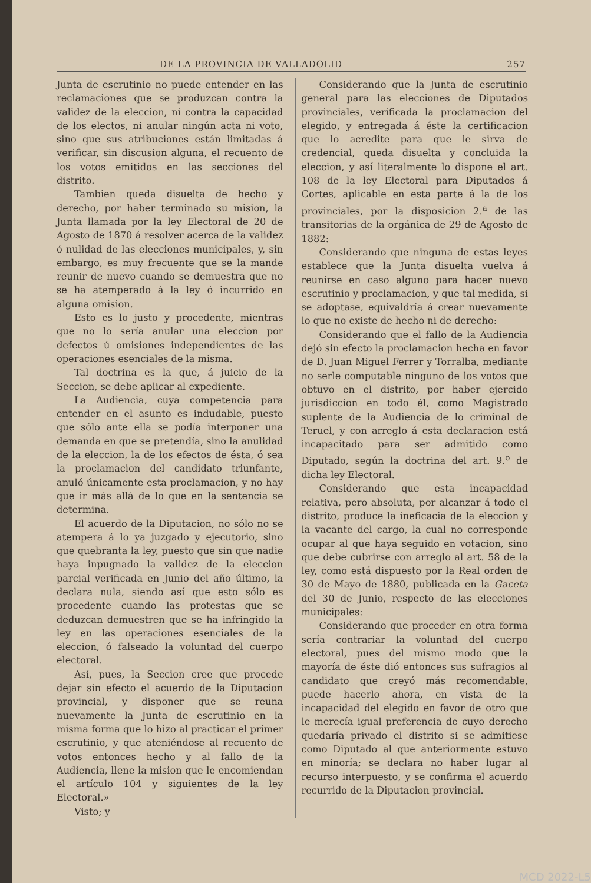DE LA PROVINCIA DE VALLADOLID 257
Junta de escrutinio no puede entender en las reclamaciones que se produzcan contra la validez de la eleccion, ni contra la capacidad de los electos, ni anular ningún acta ni voto, sino que sus atribuciones están limitadas á verificar, sin discusion alguna, el recuento de los votos emitidos en las secciones del distrito.
Tambien queda disuelta de hecho y derecho, por haber terminado su mision, la Junta llamada por la ley Electoral de 20 de Agosto de 1870 á resolver acerca de la validez ó nulidad de las elecciones municipales, y, sin embargo, es muy frecuente que se la mande reunir de nuevo cuando se demuestra que no se ha atemperado á la ley ó incurrido en alguna omision.
Esto es lo justo y procedente, mientras que no lo sería anular una eleccion por defectos ú omisiones independientes de las operaciones esenciales de la misma.
Tal doctrina es la que, á juicio de la Seccion, se debe aplicar al expediente.
La Audiencia, cuya competencia para entender en el asunto es indudable, puesto que sólo ante ella se podía interponer una demanda en que se pretendía, sino la anulidad de la eleccion, la de los efectos de ésta, ó sea la proclamacion del candidato triunfante, anuló únicamente esta proclamacion, y no hay que ir más allá de lo que en la sentencia se determina.
El acuerdo de la Diputacion, no sólo no se atempera á lo ya juzgado y ejecutorio, sino que quebranta la ley, puesto que sin que nadie haya inpugnado la validez de la eleccion parcial verificada en Junio del año último, la declara nula, siendo así que esto sólo es procedente cuando las protestas que se deduzcan demuestren que se ha infringido la ley en las operaciones esenciales de la eleccion, ó falseado la voluntad del cuerpo electoral.
Así, pues, la Seccion cree que procede dejar sin efecto el acuerdo de la Diputacion provincial, y disponer que se reuna nuevamente la Junta de escrutinio en la misma forma que lo hizo al practicar el primer escrutinio, y que ateniéndose al recuento de votos entonces hecho y al fallo de la Audiencia, llene la mision que le encomiendan el artículo 104 y siguientes de la ley Electoral.»
Visto; y
Considerando que la Junta de escrutinio general para las elecciones de Diputados provinciales, verificada la proclamacion del elegido, y entregada á éste la certificacion que lo acredite para que le sirva de credencial, queda disuelta y concluida la eleccion, y así literalmente lo dispone el art. 108 de la ley Electoral para Diputados á Cortes, aplicable en esta parte á la de los provinciales, por la disposicion 2.<sup>a</sup> de las transitorias de la orgánica de 29 de Agosto de 1882:
Considerando que ninguna de estas leyes establece que la Junta disuelta vuelva á reunirse en caso alguno para hacer nuevo escrutinio y proclamacion, y que tal medida, si se adoptase, equivaldría á crear nuevamente lo que no existe de hecho ni de derecho:
Considerando que el fallo de la Audiencia dejó sin efecto la proclamacion hecha en favor de D. Juan Miguel Ferrer y Torralba, mediante no serle computable ninguno de los votos que obtuvo en el distrito, por haber ejercido jurisdiccion en todo él, como Magistrado suplente de la Audiencia de lo criminal de Teruel, y con arreglo á esta declaracion está incapacitado para ser admitido como Diputado, según la doctrina del art. 9.<sup>o</sup> de dicha ley Electoral.
Considerando que esta incapacidad relativa, pero absoluta, por alcanzar á todo el distrito, produce la ineficacia de la eleccion y la vacante del cargo, la cual no corresponde ocupar al que haya seguido en votacion, sino que debe cubrirse con arreglo al art. 58 de la ley, como está dispuesto por la Real orden de 30 de Mayo de 1880, publicada en la Gaceta del 30 de Junio, respecto de las elecciones municipales:
Considerando que proceder en otra forma sería contrariar la voluntad del cuerpo electoral, pues del mismo modo que la mayoría de éste dió entonces sus sufragios al candidato que creyó más recomendable, puede hacerlo ahora, en vista de la incapacidad del elegido en favor de otro que le merecía igual preferencia de cuyo derecho quedaría privado el distrito si se admitiese como Diputado al que anteriormente estuvo en minoría; se declara no haber lugar al recurso interpuesto, y se confirma el acuerdo recurrido de la Diputacion provincial.
MCD 2022-L5